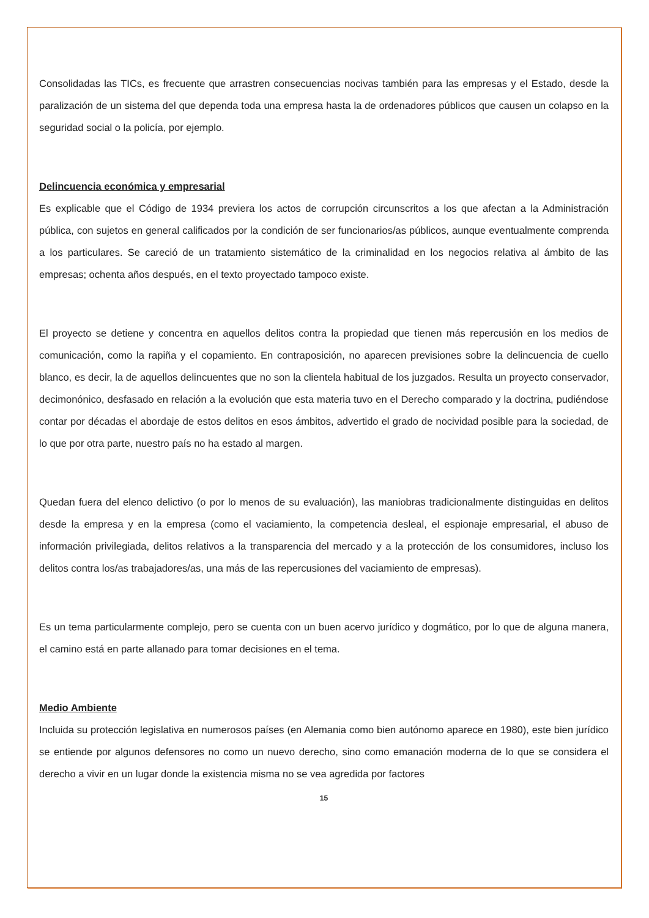Consolidadas las TICs, es frecuente que arrastren consecuencias nocivas también para las empresas y el Estado, desde la paralización de un sistema del que dependa toda una empresa hasta la de ordenadores públicos que causen un colapso en la seguridad social o la policía, por ejemplo.
Delincuencia económica y empresarial
Es explicable que el Código de 1934 previera los actos de corrupción circunscritos a los que afectan a la Administración pública, con sujetos en general calificados por la condición de ser funcionarios/as públicos, aunque eventualmente comprenda a los particulares. Se careció de un tratamiento sistemático de la criminalidad en los negocios relativa al ámbito de las empresas; ochenta años después, en el texto proyectado tampoco existe.
El proyecto se detiene y concentra en aquellos delitos contra la propiedad que tienen más repercusión en los medios de comunicación, como la rapiña y el copamiento. En contraposición, no aparecen previsiones sobre la delincuencia de cuello blanco, es decir, la de aquellos delincuentes que no son la clientela habitual de los juzgados. Resulta un proyecto conservador, decimonónico, desfasado en relación a la evolución que esta materia tuvo en el Derecho comparado y la doctrina, pudiéndose contar por décadas el abordaje de estos delitos en esos ámbitos, advertido el grado de nocividad posible para la sociedad, de lo que por otra parte, nuestro país no ha estado al margen.
Quedan fuera del elenco delictivo (o por lo menos de su evaluación), las maniobras tradicionalmente distinguidas en delitos desde la empresa y en la empresa (como el vaciamiento, la competencia desleal, el espionaje empresarial, el abuso de información privilegiada, delitos relativos a la transparencia del mercado y a la protección de los consumidores, incluso los delitos contra los/as trabajadores/as, una más de las repercusiones del vaciamiento de empresas).
Es un tema particularmente complejo, pero se cuenta con un buen acervo jurídico y dogmático, por lo que de alguna manera, el camino está en parte allanado para tomar decisiones en el tema.
Medio Ambiente
Incluida su protección legislativa en numerosos países (en Alemania como bien autónomo aparece en 1980), este bien jurídico se entiende por algunos defensores no como un nuevo derecho, sino como emanación moderna de lo que se considera el derecho a vivir en un lugar donde la existencia misma no se vea agredida por factores
15